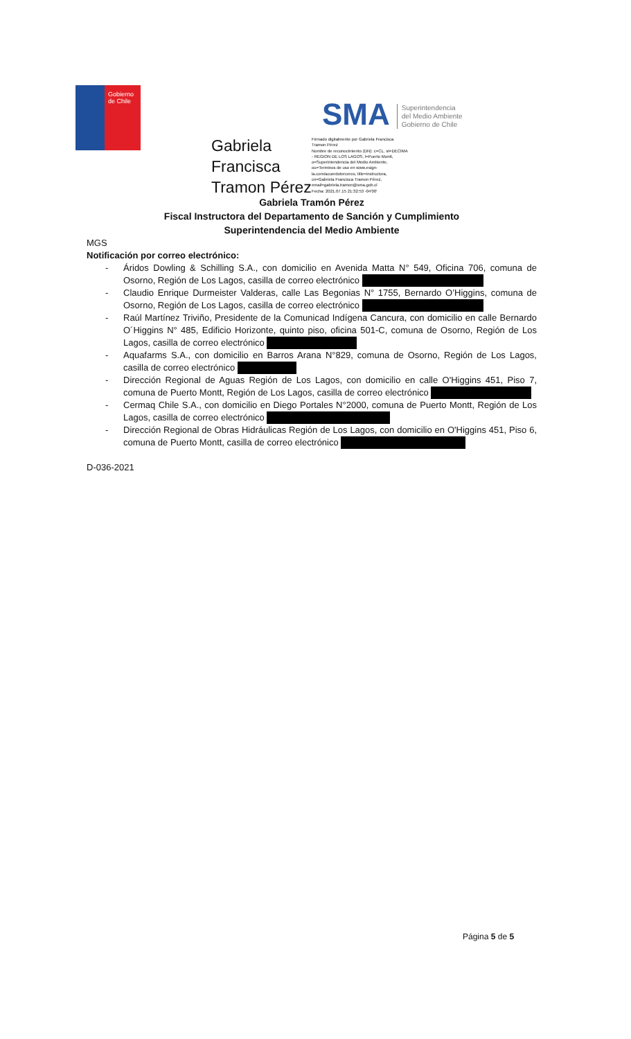Gobierno
de Chile
SMA Superintendencia
del Medio Ambiente
Gobierno de Chile
Gabriela Francisca Tramon Pérez
Firmado digitalmente por Gabriela Francisca Tramon Pérez
Nombre de reconocimiento (DN): c=CL, st=DECIMA - REGION DE LOS LAGOS, l=Puerto Montt, o=Superintendencia del Medio Ambiente, ou=Terminos de uso en www.esign-la.com/acuerdoterceros, title=instructora, cn=Gabriela Francisca Tramon Pérez, email=gabriela.tramon@sma.gob.cl
Fecha: 2021.07.15 21:32:53 -04'00'
Gabriela Tramón Pérez
Fiscal Instructora del Departamento de Sanción y Cumplimiento
Superintendencia del Medio Ambiente
MGS
Notificación por correo electrónico:
- Áridos Dowling & Schilling S.A., con domicilio en Avenida Matta N° 549, Oficina 706, comuna de Osorno, Región de Los Lagos, casilla de correo electrónico
- Claudio Enrique Durmeister Valderas, calle Las Begonias N° 1755, Bernardo O’Higgins, comuna de Osorno, Región de Los Lagos, casilla de correo electrónico
- Raúl Martínez Triviño, Presidente de la Comunicad Indígena Cancura, con domicilio en calle Bernardo O´Higgins N° 485, Edificio Horizonte, quinto piso, oficina 501-C, comuna de Osorno, Región de Los Lagos, casilla de correo electrónico
- Aquafarms S.A., con domicilio en Barros Arana N°829, comuna de Osorno, Región de Los Lagos, casilla de correo electrónico
- Dirección Regional de Aguas Región de Los Lagos, con domicilio en calle O'Higgins 451, Piso 7, comuna de Puerto Montt, Región de Los Lagos, casilla de correo electrónico
- Cermaq Chile S.A., con domicilio en Diego Portales N°2000, comuna de Puerto Montt, Región de Los Lagos, casilla de correo electrónico
- Dirección Regional de Obras Hidráulicas Región de Los Lagos, con domicilio en O'Higgins 451, Piso 6, comuna de Puerto Montt, casilla de correo electrónico
D-036-2021
Página 5 de 5